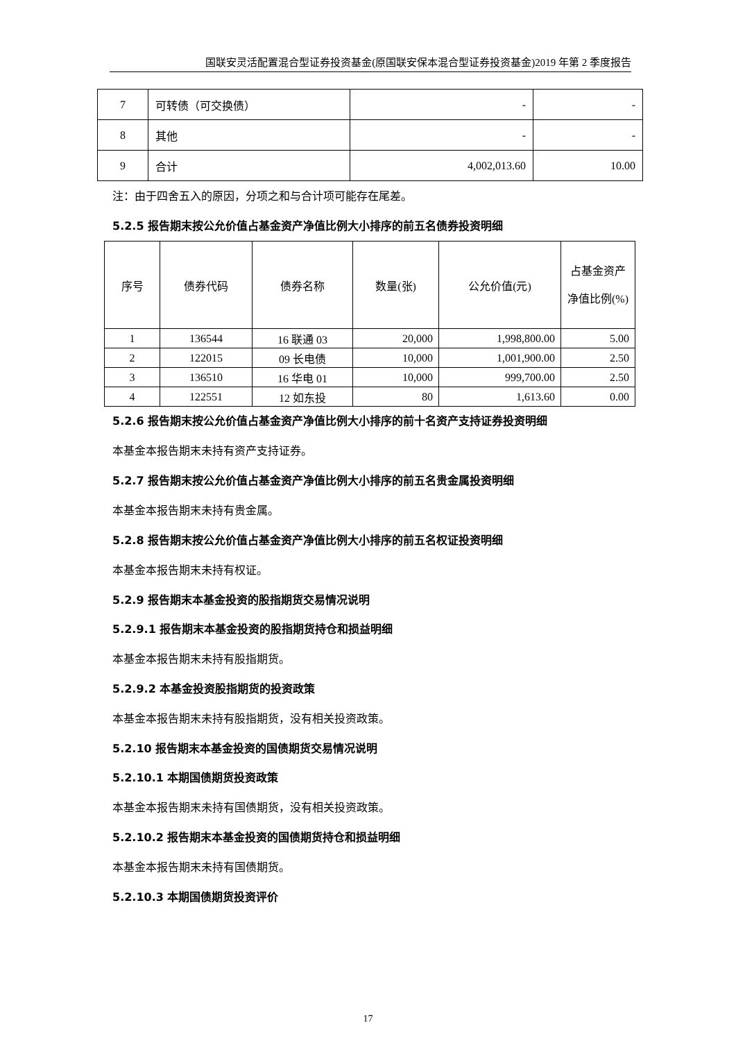国联安灵活配置混合型证券投资基金(原国联安保本混合型证券投资基金)2019 年第 2 季度报告
| 7 | 可转债（可交换债） | - | - |
| 8 | 其他 | - | - |
| 9 | 合计 | 4,002,013.60 | 10.00 |
注：由于四舍五入的原因，分项之和与合计项可能存在尾差。
5.2.5 报告期末按公允价值占基金资产净值比例大小排序的前五名债券投资明细
| 序号 | 债券代码 | 债券名称 | 数量(张) | 公允价值(元) | 占基金资产净值比例(%) |
| --- | --- | --- | --- | --- | --- |
| 1 | 136544 | 16 联通 03 | 20,000 | 1,998,800.00 | 5.00 |
| 2 | 122015 | 09 长电债 | 10,000 | 1,001,900.00 | 2.50 |
| 3 | 136510 | 16 华电 01 | 10,000 | 999,700.00 | 2.50 |
| 4 | 122551 | 12 如东投 | 80 | 1,613.60 | 0.00 |
5.2.6 报告期末按公允价值占基金资产净值比例大小排序的前十名资产支持证券投资明细
本基金本报告期末未持有资产支持证券。
5.2.7 报告期末按公允价值占基金资产净值比例大小排序的前五名贵金属投资明细
本基金本报告期末未持有贵金属。
5.2.8 报告期末按公允价值占基金资产净值比例大小排序的前五名权证投资明细
本基金本报告期末未持有权证。
5.2.9 报告期末本基金投资的股指期货交易情况说明
5.2.9.1 报告期末本基金投资的股指期货持仓和损益明细
本基金本报告期末未持有股指期货。
5.2.9.2 本基金投资股指期货的投资政策
本基金本报告期末未持有股指期货，没有相关投资政策。
5.2.10 报告期末本基金投资的国债期货交易情况说明
5.2.10.1 本期国债期货投资政策
本基金本报告期末未持有国债期货，没有相关投资政策。
5.2.10.2 报告期末本基金投资的国债期货持仓和损益明细
本基金本报告期末未持有国债期货。
5.2.10.3 本期国债期货投资评价
17